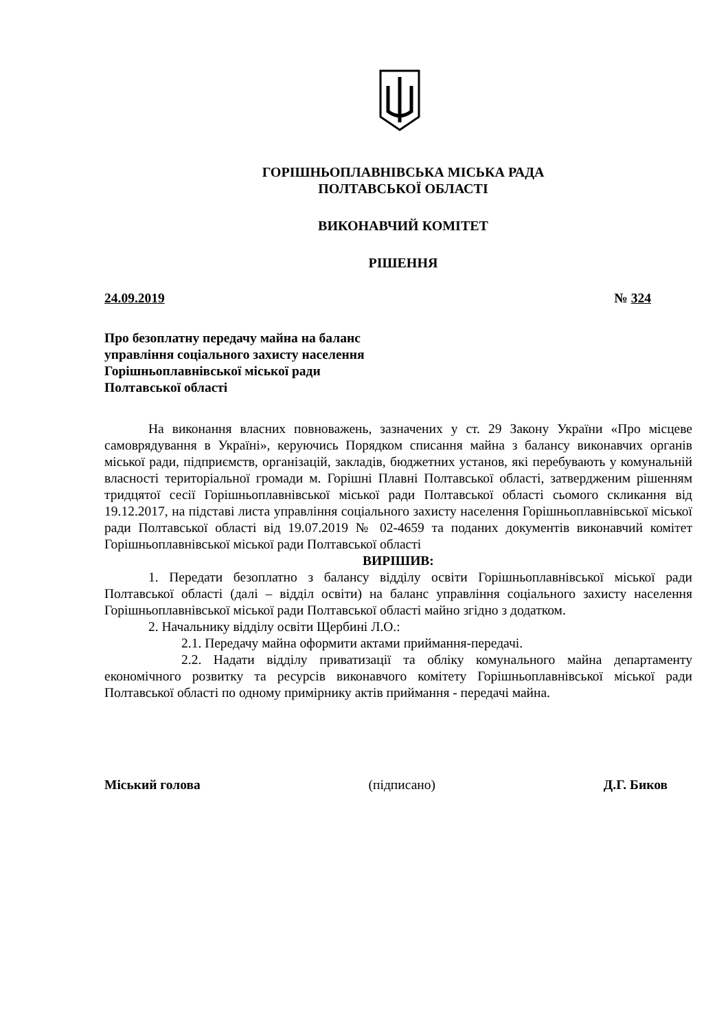ГОРІШНЬОПЛАВНІВСЬКА МІСЬКА РАДА
ПОЛТАВСЬКОЇ ОБЛАСТІ
ВИКОНАВЧИЙ КОМІТЕТ
РІШЕННЯ
24.09.2019 № 324
Про безоплатну передачу майна на баланс управління соціального захисту населення Горішньоплавнівської міської ради Полтавської області
На виконання власних повноважень, зазначених у ст. 29 Закону України «Про місцеве самоврядування в Україні», керуючись Порядком списання майна з балансу виконавчих органів міської ради, підприємств, організацій, закладів, бюджетних установ, які перебувають у комунальній власності територіальної громади м. Горішні Плавні Полтавської області, затвердженим рішенням тридцятої сесії Горішньоплавнівської міської ради Полтавської області сьомого скликання від 19.12.2017, на підставі листа управління соціального захисту населення Горішньоплавнівської міської ради Полтавської області від 19.07.2019 № 02-4659 та поданих документів виконавчий комітет Горішньоплавнівської міської ради Полтавської області
ВИРІШИВ:
1. Передати безоплатно з балансу відділу освіти Горішньоплавнівської міської ради Полтавської області (далі – відділ освіти) на баланс управління соціального захисту населення Горішньоплавнівської міської ради Полтавської області майно згідно з додатком.
2. Начальнику відділу освіти Щербині Л.О.:
2.1. Передачу майна оформити актами приймання-передачі.
2.2. Надати відділу приватизації та обліку комунального майна департаменту економічного розвитку та ресурсів виконавчого комітету Горішньоплавнівської міської ради Полтавської області по одному примірнику актів приймання - передачі майна.
Міський голова (підписано) Д.Г. Биков